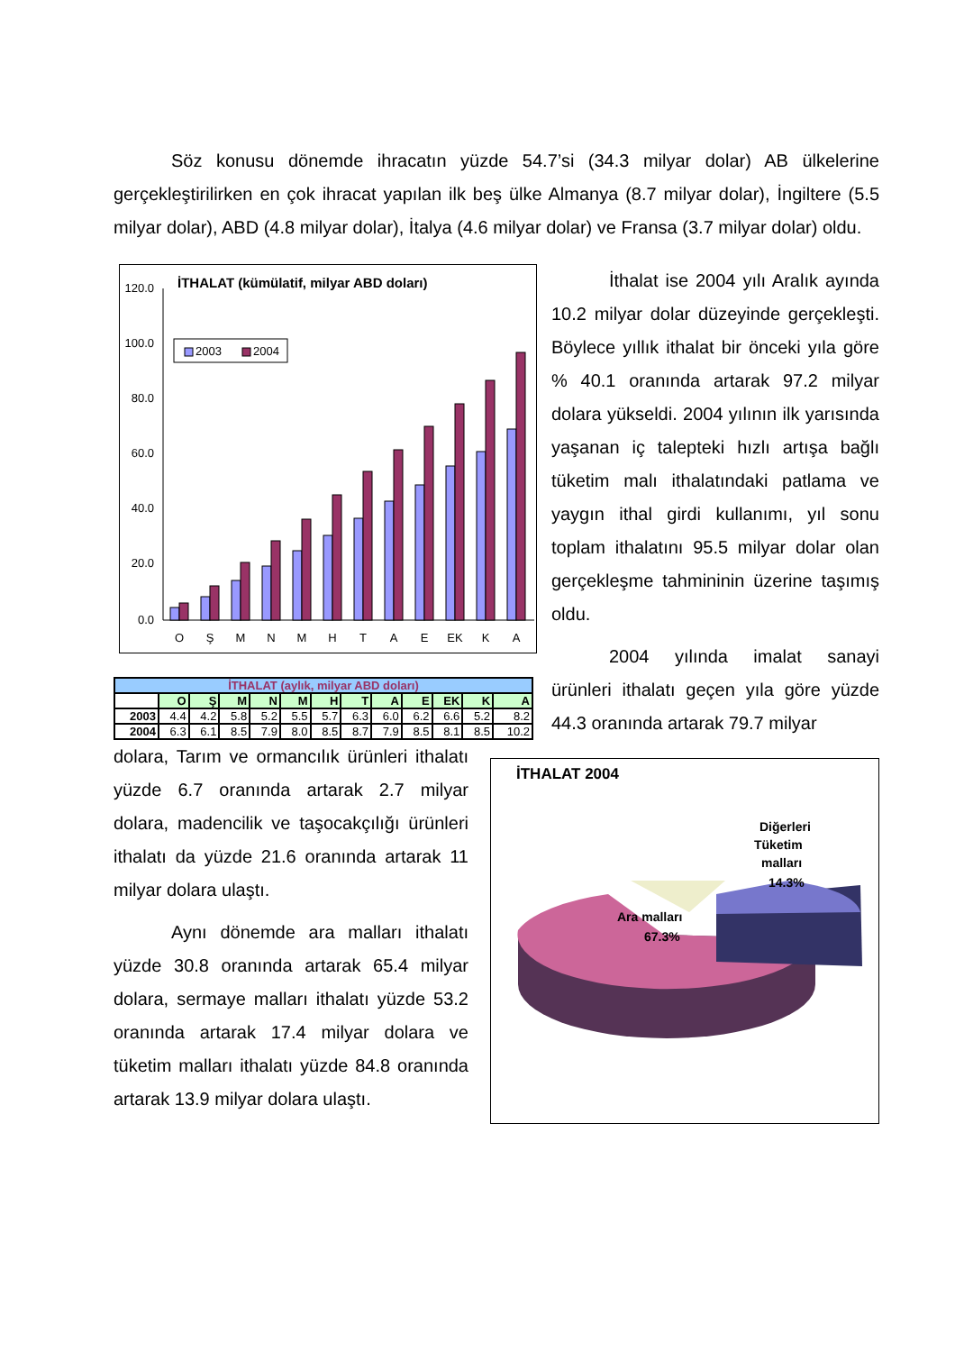Söz konusu dönemde ihracatın yüzde 54.7’si (34.3 milyar dolar) AB ülkelerine gerçekleştirilirken en çok ihracat yapılan ilk beş ülke Almanya (8.7 milyar dolar), İngiltere (5.5 milyar dolar), ABD (4.8 milyar dolar), İtalya (4.6 milyar dolar) ve Fransa (3.7 milyar dolar) oldu.
İTHALAT (kümülatif, milyar ABD doları)
2003
2004
120.0
100.0
80.0
60.0
40.0
20.0
0.0
O
Ş
M
N
M
H
T
A
E
EK
K
A
| İTHALAT (aylık, milyar ABD doları) | | | | | | | | | | | | |
| --- | --- | --- | --- | --- | --- | --- | --- | --- | --- | --- | --- | --- |
| | O | Ş | M | N | M | H | T | A | E | EK | K | A |
| 2003 | 4.4 | 4.2 | 5.8 | 5.2 | 5.5 | 5.7 | 6.3 | 6.0 | 6.2 | 6.6 | 5.2 | 8.2 |
| 2004 | 6.3 | 6.1 | 8.5 | 7.9 | 8.0 | 8.5 | 8.7 | 7.9 | 8.5 | 8.1 | 8.5 | 10.2 |
İthalat ise 2004 yılı Aralık ayında 10.2 milyar dolar düzeyinde gerçekleşti. Böylece yıllık ithalat bir önceki yıla göre % 40.1 oranında artarak 97.2 milyar dolara yükseldi. 2004 yılının ilk yarısında yaşanan iç talepteki hızlı artışa bağlı tüketim malı ithalatındaki patlama ve yaygın ithal girdi kullanımı, yıl sonu toplam ithalatını 95.5 milyar dolar olan gerçekleşme tahmininin üzerine taşımış oldu.
2004 yılında imalat sanayi ürünleri ithalatı geçen yıla göre yüzde 44.3 oranında artarak 79.7 milyar
dolara, Tarım ve ormancılık ürünleri ithalatı yüzde 6.7 oranında artarak 2.7 milyar dolara, madencilik ve taşocakçılığı ürünleri ithalatı da yüzde 21.6 oranında artarak 11 milyar dolara ulaştı.
Aynı dönemde ara malları ithalatı yüzde 30.8 oranında artarak 65.4 milyar dolara, sermaye malları ithalatı yüzde 53.2 oranında artarak 17.4 milyar dolara ve tüketim malları ithalatı yüzde 84.8 oranında artarak 13.9 milyar dolara ulaştı.
İTHALAT 2004
Tüketim
malları
14.3%
Diğerleri
Ara malları
67.3%